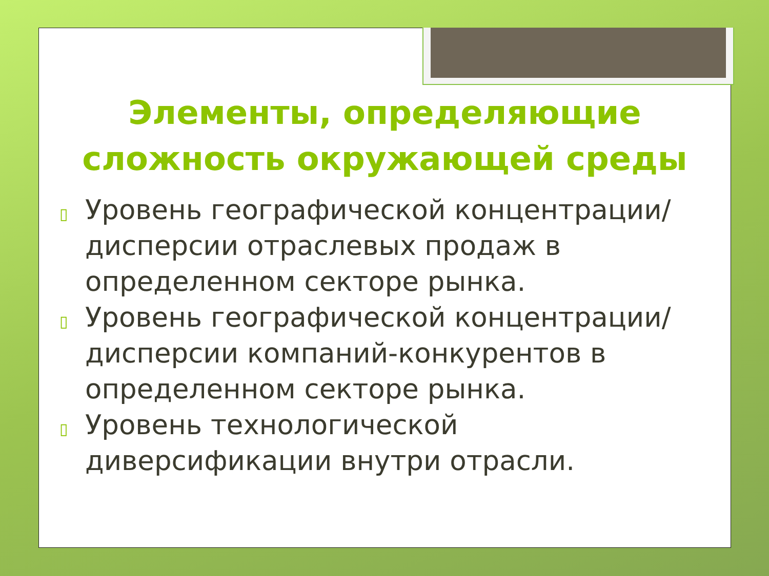Элементы, определяющие сложность окружающей среды
▯
Уровень географической концентрации/дисперсии отраслевых продаж в определенном секторе рынка.
▯
Уровень географической концентрации/дисперсии компаний-конкурентов в определенном секторе рынка.
▯
Уровень технологической диверсификации внутри отрасли.